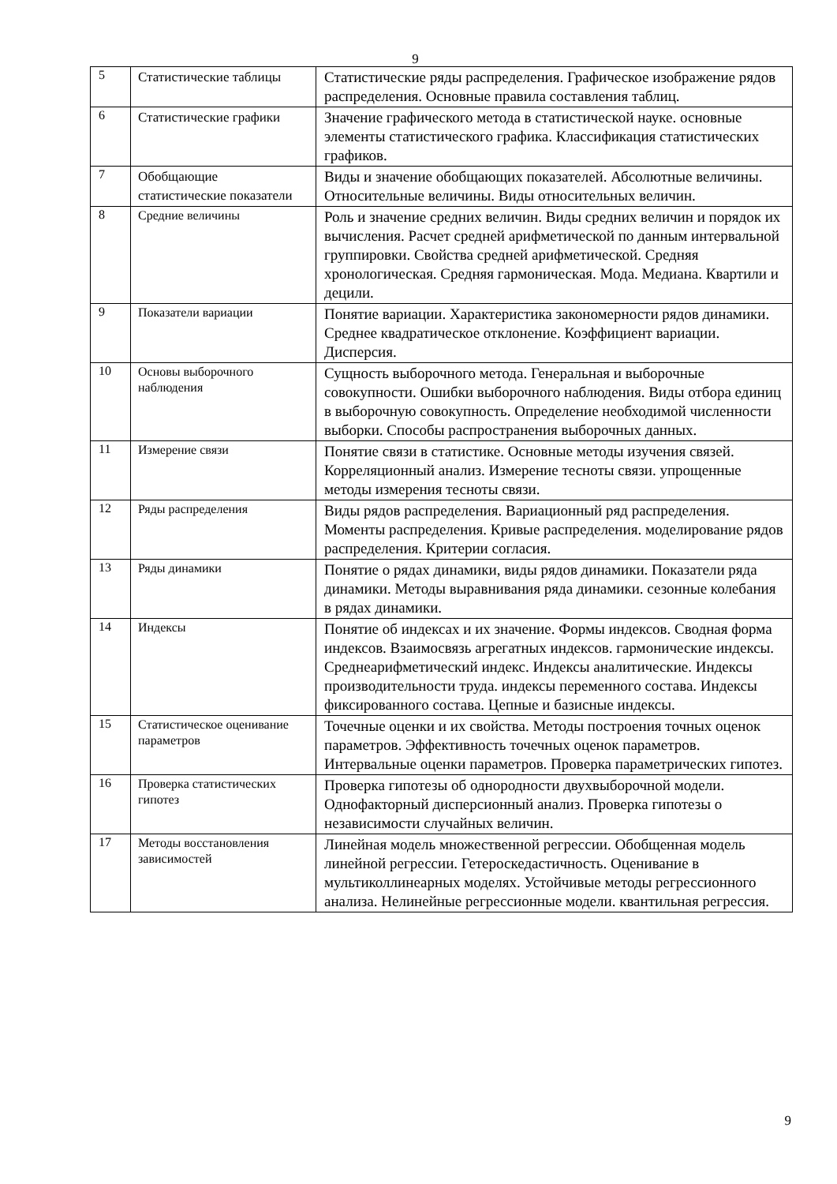9
| 5 | Статистические таблицы | Статистические ряды распределения. Графическое изображение рядов распределения. Основные правила составления таблиц. |
| 6 | Статистические графики | Значение графического метода в статистической науке. основные элементы статистического графика. Классификация статистических графиков. |
| 7 | Обобщающие статистические показатели | Виды и значение обобщающих показателей. Абсолютные величины. Относительные величины. Виды относительных величин. |
| 8 | Средние величины | Роль и значение средних величин. Виды средних величин и порядок их вычисления. Расчет средней арифметической по данным интервальной группировки. Свойства средней арифметической. Средняя хронологическая. Средняя гармоническая. Мода. Медиана. Квартили и децили. |
| 9 | Показатели вариации | Понятие вариации. Характеристика закономерности рядов динамики. Среднее квадратическое отклонение. Коэффициент вариации. Дисперсия. |
| 10 | Основы выборочного наблюдения | Сущность выборочного метода. Генеральная и выборочные совокупности. Ошибки выборочного наблюдения. Виды отбора единиц в выборочную совокупность. Определение необходимой численности выборки. Способы распространения выборочных данных. |
| 11 | Измерение связи | Понятие связи в статистике. Основные методы изучения связей. Корреляционный анализ. Измерение тесноты связи. упрощенные методы измерения тесноты связи. |
| 12 | Ряды распределения | Виды рядов распределения. Вариационный ряд распределения. Моменты распределения. Кривые распределения. моделирование рядов распределения. Критерии согласия. |
| 13 | Ряды динамики | Понятие о рядах динамики, виды рядов динамики. Показатели ряда динамики. Методы выравнивания ряда динамики. сезонные колебания в рядах динамики. |
| 14 | Индексы | Понятие об индексах и их значение. Формы индексов. Сводная форма индексов. Взаимосвязь агрегатных индексов. гармонические индексы. Среднеарифметический индекс. Индексы аналитические. Индексы производительности труда. индексы переменного состава. Индексы фиксированного состава. Цепные и базисные индексы. |
| 15 | Статистическое оценивание параметров | Точечные оценки и их свойства. Методы построения точных оценок параметров. Эффективность точечных оценок параметров. Интервальные оценки параметров. Проверка параметрических гипотез. |
| 16 | Проверка статистических гипотез | Проверка гипотезы об однородности двухвыборочной модели. Однофакторный дисперсионный анализ. Проверка гипотезы о независимости случайных величин. |
| 17 | Методы восстановления зависимостей | Линейная модель множественной регрессии. Обобщенная модель линейной регрессии. Гетероскедастичность. Оценивание в мультиколлинеарных моделях. Устойчивые методы регрессионного анализа. Нелинейные регрессионные модели. квантильная регрессия. |
9